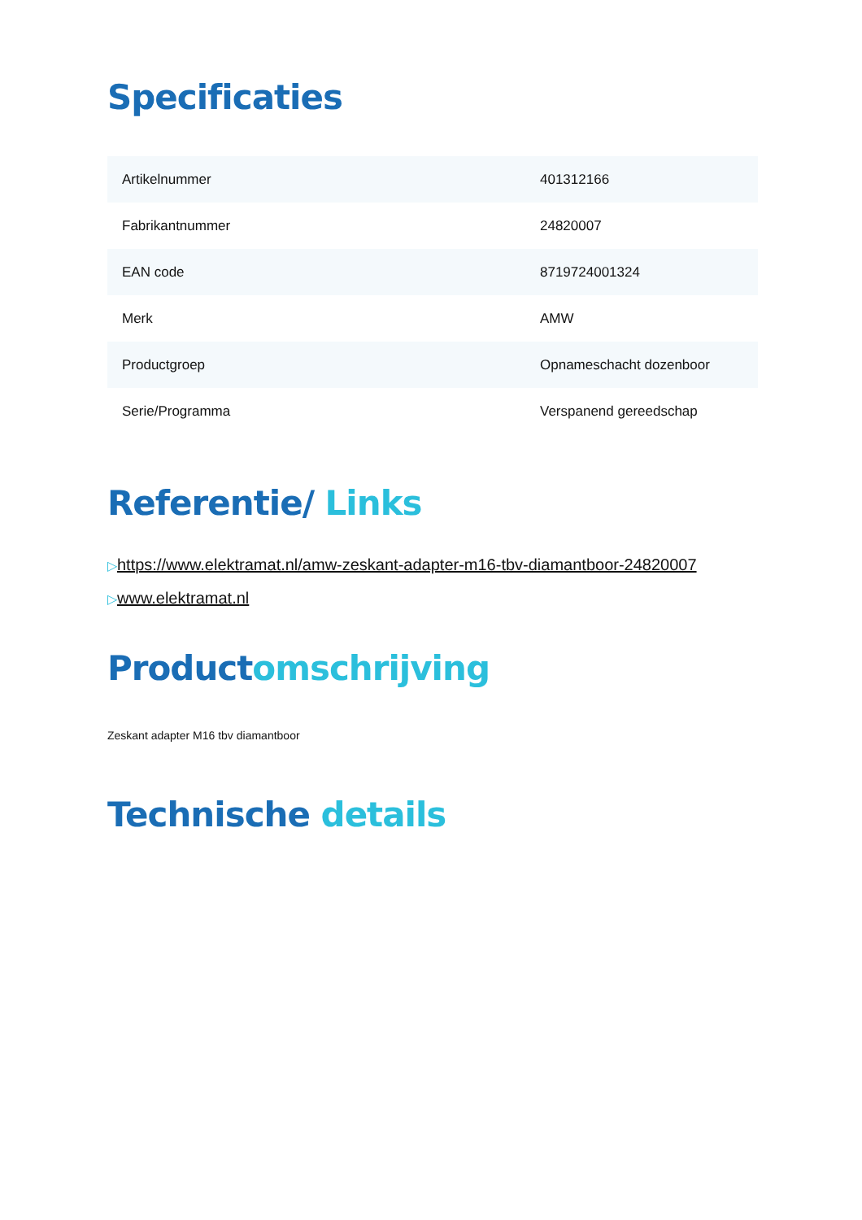Specificaties
| Artikelnummer | 401312166 |
| Fabrikantnummer | 24820007 |
| EAN code | 8719724001324 |
| Merk | AMW |
| Productgroep | Opnameschacht dozenboor |
| Serie/Programma | Verspanend gereedschap |
Referentie/ Links
▷https://www.elektramat.nl/amw-zeskant-adapter-m16-tbv-diamantboor-24820007
▷www.elektramat.nl
Productomschrijving
Zeskant adapter M16 tbv diamantboor
Technische details